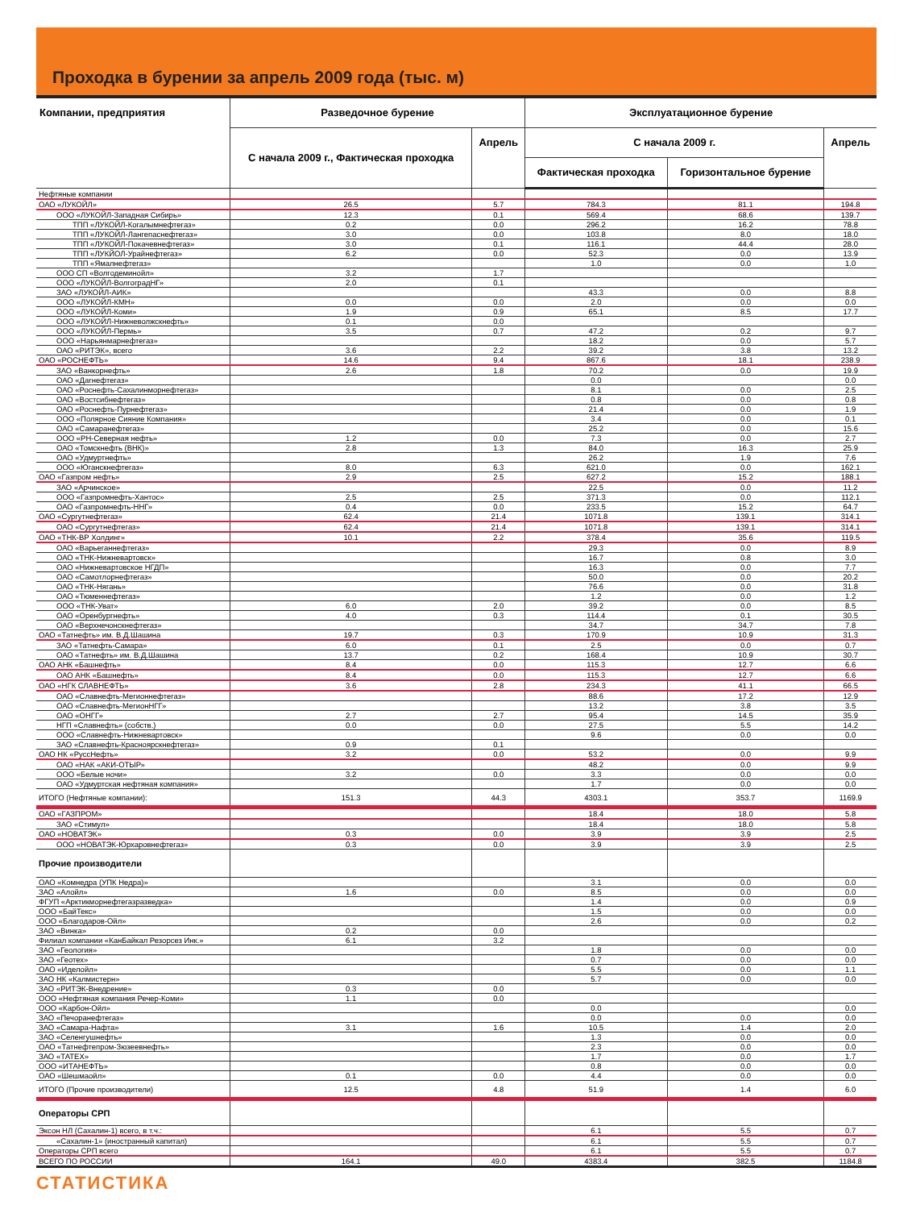Проходка в бурении за апрель 2009 года (тыс. м)
| Компании, предприятия | Разведочное бурение | | Эксплуатационное бурение | | |
| --- | --- | --- | --- | --- | --- |
| | С начала 2009 г., Фактическая проходка | Апрель | С начала 2009 г. | | Апрель |
| | | | Фактическая проходка | Горизонтальное бурение | |
| Нефтяные компании | | | | | |
| ОАО «ЛУКОЙЛ» | 26.5 | 5.7 | 784.3 | 81.1 | 194.8 |
| ООО «ЛУКОЙЛ-Западная Сибирь» | 12.3 | 0.1 | 569.4 | 68.6 | 139.7 |
| ТПП «ЛУКОЙЛ-Когалымнефтегаз» | 0.2 | 0.0 | 296.2 | 16.2 | 78.8 |
| ТПП «ЛУКОЙЛ-Лангепаснефтегаз» | 3.0 | 0.0 | 103.8 | 8.0 | 18.0 |
| ТПП «ЛУКОЙЛ-Покачевнефтегаз» | 3.0 | 0.1 | 116.1 | 44.4 | 28.0 |
| ТПП «ЛУКЙОЛ-Урайнефтегаз» | 6.2 | 0.0 | 52.3 | 0.0 | 13.9 |
| ТПП «Ямалнефтегаз» | | | 1.0 | 0.0 | 1.0 |
| ООО СП «Волгодеминойл» | 3.2 | 1.7 | | | |
| ООО «ЛУКОЙЛ-ВолгоградНГ» | 2.0 | 0.1 | | | |
| ЗАО «ЛУКОЙЛ-АИК» | | | 43.3 | 0.0 | 8.8 |
| ООО «ЛУКОЙЛ-КМН» | 0.0 | 0.0 | 2.0 | 0.0 | 0.0 |
| ООО «ЛУКОЙЛ-Коми» | 1.9 | 0.9 | 65.1 | 8.5 | 17.7 |
| ООО «ЛУКОЙЛ-Нижневолжскнефть» | 0.1 | 0.0 | | | |
| ООО «ЛУКОЙЛ-Пермь» | 3.5 | 0.7 | 47.2 | 0.2 | 9.7 |
| ООО «Нарьянмарнефтегаз» | | | 18.2 | 0.0 | 5.7 |
| ОАО «РИТЭК», всего | 3.6 | 2.2 | 39.2 | 3.8 | 13.2 |
| ОАО «РОСНЕФТЬ» | 14.6 | 9.4 | 867.6 | 18.1 | 238.9 |
| ЗАО «Ванкорнефть» | 2.6 | 1.8 | 70.2 | 0.0 | 19.9 |
| ОАО «Дагнефтегаз» | | | 0.0 | | 0.0 |
| ОАО «Роснефть-Сахалинморнефтегаз» | | | 8.1 | 0.0 | 2.5 |
| ОАО «Востсибнефтегаз» | | | 0.8 | 0.0 | 0.8 |
| ОАО «Роснефть-Пурнефтегаз» | | | 21.4 | 0.0 | 1.9 |
| ООО «Полярное Сияние Компания» | | | 3.4 | 0.0 | 0.1 |
| ОАО «Самаранефтегаз» | | | 25.2 | 0.0 | 15.6 |
| ООО «РН-Северная нефть» | 1.2 | 0.0 | 7.3 | 0.0 | 2.7 |
| ОАО «Томскнефть (ВНК)» | 2.8 | 1.3 | 84.0 | 16.3 | 25.9 |
| ОАО «Удмуртнефть» | | | 26.2 | 1.9 | 7.6 |
| ООО «Юганскнефтегаз» | 8.0 | 6.3 | 621.0 | 0.0 | 162.1 |
| ОАО «Газпром нефть» | 2.9 | 2.5 | 627.2 | 15.2 | 188.1 |
| ЗАО «Арчинское» | | | 22.5 | 0.0 | 11.2 |
| ООО «Газпромнефть-Хантос» | 2.5 | 2.5 | 371.3 | 0.0 | 112.1 |
| ОАО «Газпромнефть-ННГ» | 0.4 | 0.0 | 233.5 | 15.2 | 64.7 |
| ОАО «Сургутнефтегаз» | 62.4 | 21.4 | 1071.8 | 139.1 | 314.1 |
| ОАО «Сургутнефтегаз» | 62.4 | 21.4 | 1071.8 | 139.1 | 314.1 |
| ОАО «ТНК-ВР Холдинг» | 10.1 | 2.2 | 378.4 | 35.6 | 119.5 |
| ОАО «Варьеганнефтегаз» | | | 29.3 | 0.0 | 8.9 |
| ОАО «ТНК-Нижневартовск» | | | 16.7 | 0.8 | 3.0 |
| ОАО «Нижневартовское НГДП» | | | 16.3 | 0.0 | 7.7 |
| ОАО «Самотлорнефтегаз» | | | 50.0 | 0.0 | 20.2 |
| ОАО «ТНК-Нягань» | | | 76.6 | 0.0 | 31.8 |
| ОАО «Тюменнефтегаз» | | | 1.2 | 0.0 | 1.2 |
| ООО «ТНК-Уват» | 6.0 | 2.0 | 39.2 | 0.0 | 8.5 |
| ОАО «Оренбургнефть» | 4.0 | 0.3 | 114.4 | 0.1 | 30.5 |
| ОАО «Верхнечонскнефтегаз» | | | 34.7 | 34.7 | 7.8 |
| ОАО «Татнефть» им. В.Д.Шашина | 19.7 | 0.3 | 170.9 | 10.9 | 31.3 |
| ЗАО «Татнефть-Самара» | 6.0 | 0.1 | 2.5 | 0.0 | 0.7 |
| ОАО «Татнефть» им. В.Д.Шашина | 13.7 | 0.2 | 168.4 | 10.9 | 30.7 |
| ОАО АНК «Башнефть» | 8.4 | 0.0 | 115.3 | 12.7 | 6.6 |
| ОАО АНК «Башнефть» | 8.4 | 0.0 | 115.3 | 12.7 | 6.6 |
| ОАО «НГК СЛАВНЕФТЬ» | 3.6 | 2.8 | 234.3 | 41.1 | 66.5 |
| ОАО «Славнефть-Мегионнефтегаз» | | | 88.6 | 17.2 | 12.9 |
| ОАО «Славнефть-МегионНГГ» | | | 13.2 | 3.8 | 3.5 |
| ОАО «ОНГГ» | 2.7 | 2.7 | 95.4 | 14.5 | 35.9 |
| НГП «Славнефть» (собств.) | 0.0 | 0.0 | 27.5 | 5.5 | 14.2 |
| ООО «Славнефть-Нижневартовск» | | | 9.6 | 0.0 | 0.0 |
| ЗАО «Славнефть-Красноярскнефтегаз» | 0.9 | 0.1 | | | |
| ОАО НК «РуссНефть» | 3.2 | 0.0 | 53.2 | 0.0 | 9.9 |
| ОАО «НАК «АКИ-ОТЫР» | | | 48.2 | 0.0 | 9.9 |
| ООО «Белые ночи» | 3.2 | 0.0 | 3.3 | 0.0 | 0.0 |
| ОАО «Удмуртская нефтяная компания» | | | 1.7 | 0.0 | 0.0 |
| ИТОГО (Нефтяные компании): | 151.3 | 44.3 | 4303.1 | 353.7 | 1169.9 |
| ОАО «ГАЗПРОМ» | | | 18.4 | 18.0 | 5.8 |
| ЗАО «Стимул» | | | 18.4 | 18.0 | 5.8 |
| ОАО «НОВАТЭК» | 0.3 | 0.0 | 3.9 | 3.9 | 2.5 |
| ООО «НОВАТЭК-Юрхаровнефтегаз» | 0.3 | 0.0 | 3.9 | 3.9 | 2.5 |
| Прочие производители | | | | | |
| ОАО «Комнедра (УПК Недра)» | | | 3.1 | 0.0 | 0.0 |
| ЗАО «Алойл» | 1.6 | 0.0 | 8.5 | 0.0 | 0.0 |
| ФГУП «Арктикморнефтегазразведка» | | | 1.4 | 0.0 | 0.9 |
| ООО «БайТекс» | | | 1.5 | 0.0 | 0.0 |
| ООО «Благодаров-Ойл» | | | 2.6 | 0.0 | 0.2 |
| ЗАО «Винка» | 0.2 | 0.0 | | | |
| Филиал компании «КанБайкал Резорсез Инк.» | 6.1 | 3.2 | | | |
| ЗАО «Геология» | | | 1.8 | 0.0 | 0.0 |
| ЗАО «Геотех» | | | 0.7 | 0.0 | 0.0 |
| ОАО «Иделойл» | | | 5.5 | 0.0 | 1.1 |
| ЗАО НК «Калмистерн» | | | 5.7 | 0.0 | 0.0 |
| ЗАО «РИТЭК-Внедрение» | 0.3 | 0.0 | | | |
| ООО «Нефтяная компания Речер-Коми» | 1.1 | 0.0 | | | |
| ООО «Карбон-Ойл» | | | 0.0 | | 0.0 |
| ЗАО «Печоранефтегаз» | | | 0.0 | 0.0 | 0.0 |
| ЗАО «Самара-Нафта» | 3.1 | 1.6 | 10.5 | 1.4 | 2.0 |
| ЗАО «Селенгушнефть» | | | 1.3 | 0.0 | 0.0 |
| ОАО «Татнефтепром-Зюзеевнефть» | | | 2.3 | 0.0 | 0.0 |
| ЗАО «ТАТЕХ» | | | 1.7 | 0.0 | 1.7 |
| ООО «ИТАНЕФТЬ» | | | 0.8 | 0.0 | 0.0 |
| ОАО «Шешмаойл» | 0.1 | 0.0 | 4.4 | 0.0 | 0.0 |
| ИТОГО (Прочие производители) | 12.5 | 4.8 | 51.9 | 1.4 | 6.0 |
| Операторы СРП | | | | | |
| Эксон НЛ (Сахалин-1) всего, в т.ч.: | | | 6.1 | 5.5 | 0.7 |
| «Сахалин-1» (иностранный капитал) | | | 6.1 | 5.5 | 0.7 |
| Операторы СРП всего | | | 6.1 | 5.5 | 0.7 |
| ВСЕГО ПО РОССИИ | 164.1 | 49.0 | 4383.4 | 382.5 | 1184.8 |
СТАТИСТИКА